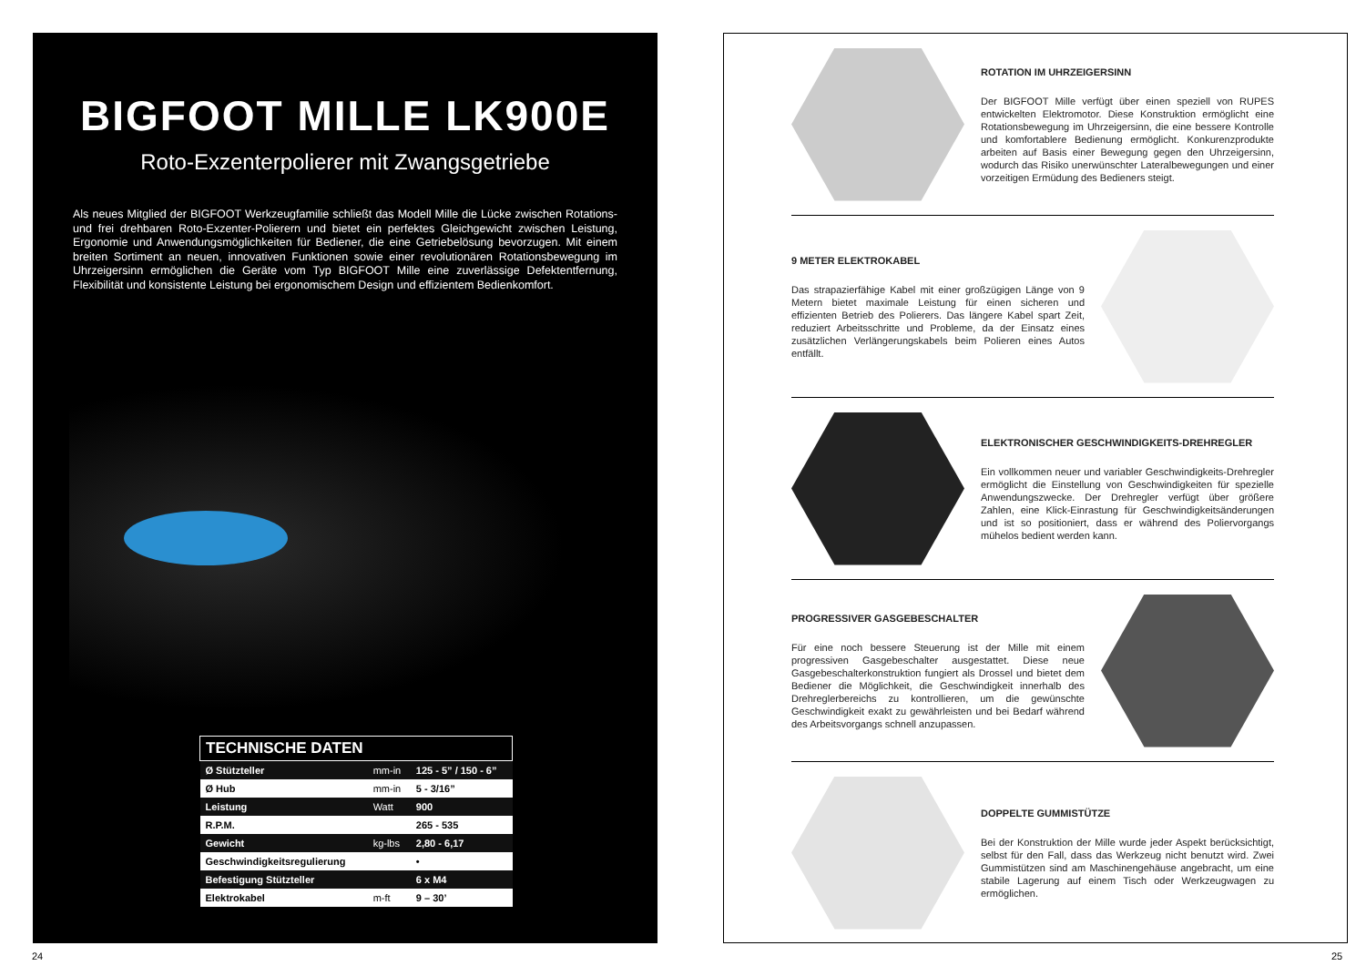BIGFOOT MILLE LK900E
Roto-Exzenterpolierer mit Zwangsgetriebe
Als neues Mitglied der BIGFOOT Werkzeugfamilie schließt das Modell Mille die Lücke zwischen Rotations- und frei drehbaren Roto-Exzenter-Polierern und bietet ein perfektes Gleichgewicht zwischen Leistung, Ergonomie und Anwendungsmöglichkeiten für Bediener, die eine Getriebelösung bevorzugen. Mit einem breiten Sortiment an neuen, innovativen Funktionen sowie einer revolutionären Rotationsbewegung im Uhrzeigersinn ermöglichen die Geräte vom Typ BIGFOOT Mille eine zuverlässige Defektentfernung, Flexibilität und konsistente Leistung bei ergonomischem Design und effizientem Bedienkomfort.
| TECHNISCHE DATEN | | |
| --- | --- | --- |
| Ø Stützteller | mm-in | 125 - 5” / 150 - 6” |
| Ø Hub | mm-in | 5 - 3/16” |
| Leistung | Watt | 900 |
| R.P.M. | | 265 - 535 |
| Gewicht | kg-lbs | 2,80 - 6,17 |
| Geschwindigkeitsregulierung | | • |
| Befestigung Stützteller | | 6 x M4 |
| Elektrokabel | m-ft | 9 – 30’ |
ROTATION IM UHRZEIGERSINN
Der BIGFOOT Mille verfügt über einen speziell von RUPES entwickelten Elektromotor. Diese Konstruktion ermöglicht eine Rotationsbewegung im Uhrzeigersinn, die eine bessere Kontrolle und komfortablere Bedienung ermöglicht. Konkurenzprodukte arbeiten auf Basis einer Bewegung gegen den Uhrzeigersinn, wodurch das Risiko unerwünschter Lateralbewegungen und einer vorzeitigen Ermüdung des Bedieners steigt.
9 METER ELEKTROKABEL
Das strapazierfähige Kabel mit einer großzügigen Länge von 9 Metern bietet maximale Leistung für einen sicheren und effizienten Betrieb des Polierers. Das längere Kabel spart Zeit, reduziert Arbeitsschritte und Probleme, da der Einsatz eines zusätzlichen Verlängerungskabels beim Polieren eines Autos entfällt.
ELEKTRONISCHER GESCHWINDIGKEITS-DREHREGLER
Ein vollkommen neuer und variabler Geschwindigkeits-Drehregler ermöglicht die Einstellung von Geschwindigkeiten für spezielle Anwendungszwecke. Der Drehregler verfügt über größere Zahlen, eine Klick-Einrastung für Geschwindigkeitsänderungen und ist so positioniert, dass er während des Poliervorgangs mühelos bedient werden kann.
PROGRESSIVER GASGEBESCHALTER
Für eine noch bessere Steuerung ist der Mille mit einem progressiven Gasgebeschalter ausgestattet. Diese neue Gasgebeschalterkonstruktion fungiert als Drossel und bietet dem Bediener die Möglichkeit, die Geschwindigkeit innerhalb des Drehreglerbereichs zu kontrollieren, um die gewünschte Geschwindigkeit exakt zu gewährleisten und bei Bedarf während des Arbeitsvorgangs schnell anzupassen.
DOPPELTE GUMMISTÜTZE
Bei der Konstruktion der Mille wurde jeder Aspekt berücksichtigt, selbst für den Fall, dass das Werkzeug nicht benutzt wird. Zwei Gummistützen sind am Maschinengehäuse angebracht, um eine stabile Lagerung auf einem Tisch oder Werkzeugwagen zu ermöglichen.
24 25